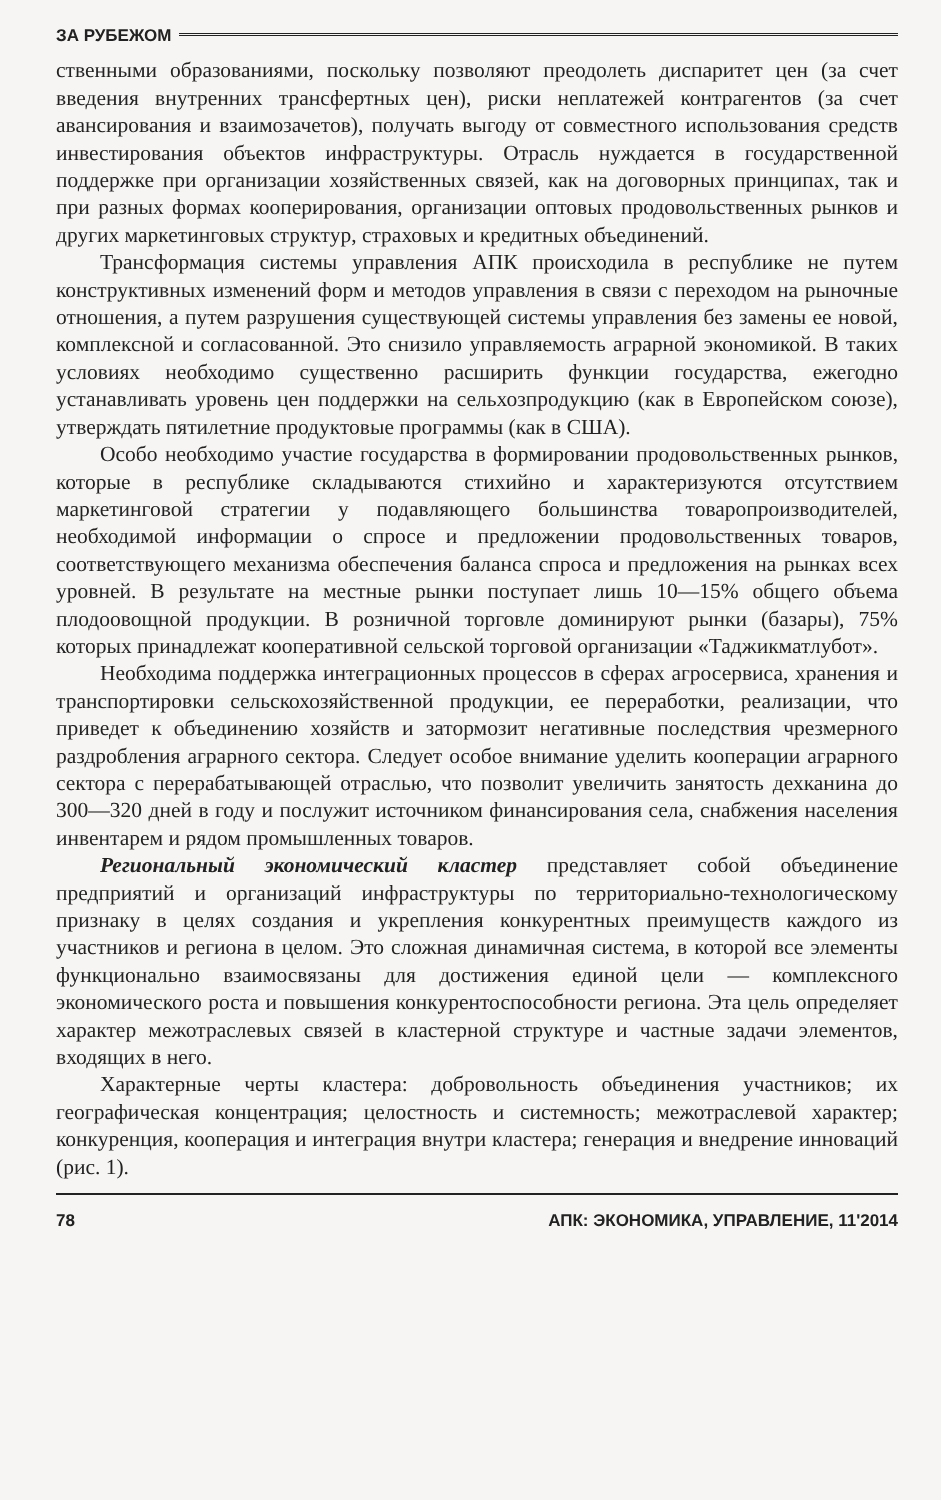ЗА РУБЕЖОМ
ственными образованиями, поскольку позволяют преодолеть диспаритет цен (за счет введения внутренних трансфертных цен), риски неплатежей контрагентов (за счет авансирования и взаимозачетов), получать выгоду от совместного использования средств инвестирования объектов инфраструктуры. Отрасль нуждается в государственной поддержке при организации хозяйственных связей, как на договорных принципах, так и при разных формах кооперирования, организации оптовых продовольственных рынков и других маркетинговых структур, страховых и кредитных объединений.
Трансформация системы управления АПК происходила в республике не путем конструктивных изменений форм и методов управления в связи с переходом на рыночные отношения, а путем разрушения существующей системы управления без замены ее новой, комплексной и согласованной. Это снизило управляемость аграрной экономикой. В таких условиях необходимо существенно расширить функции государства, ежегодно устанавливать уровень цен поддержки на сельхозпродукцию (как в Европейском союзе), утверждать пятилетние продуктовые программы (как в США).
Особо необходимо участие государства в формировании продовольственных рынков, которые в республике складываются стихийно и характеризуются отсутствием маркетинговой стратегии у подавляющего большинства товаропроизводителей, необходимой информации о спросе и предложении продовольственных товаров, соответствующего механизма обеспечения баланса спроса и предложения на рынках всех уровней. В результате на местные рынки поступает лишь 10—15% общего объема плодоовощной продукции. В розничной торговле доминируют рынки (базары), 75% которых принадлежат кооперативной сельской торговой организации «Таджикматлубот».
Необходима поддержка интеграционных процессов в сферах агросервиса, хранения и транспортировки сельскохозяйственной продукции, ее переработки, реализации, что приведет к объединению хозяйств и затормозит негативные последствия чрезмерного раздробления аграрного сектора. Следует особое внимание уделить кооперации аграрного сектора с перерабатывающей отраслью, что позволит увеличить занятость дехканина до 300—320 дней в году и послужит источником финансирования села, снабжения населения инвентарем и рядом промышленных товаров.
Региональный экономический кластер представляет собой объединение предприятий и организаций инфраструктуры по территориально-технологическому признаку в целях создания и укрепления конкурентных преимуществ каждого из участников и региона в целом. Это сложная динамичная система, в которой все элементы функционально взаимосвязаны для достижения единой цели — комплексного экономического роста и повышения конкурентоспособности региона. Эта цель определяет характер межотраслевых связей в кластерной структуре и частные задачи элементов, входящих в него.
Характерные черты кластера: добровольность объединения участников; их географическая концентрация; целостность и системность; межотраслевой характер; конкуренция, кооперация и интеграция внутри кластера; генерация и внедрение инноваций (рис. 1).
78 АПК: ЭКОНОМИКА, УПРАВЛЕНИЕ, 11'2014